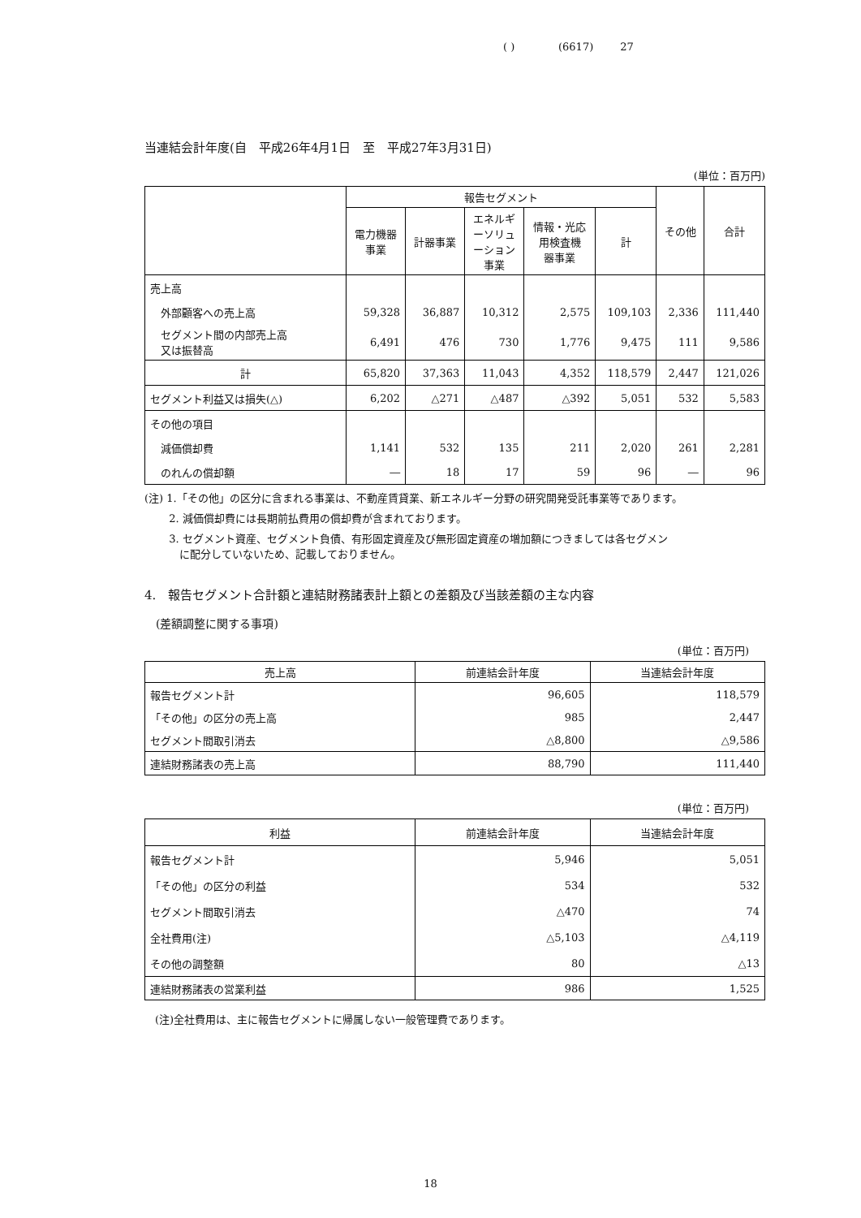( ) (6617) 27
当連結会計年度(自　平成26年4月1日　至　平成27年3月31日)
(単位：百万円)
| | 報告セグメント | | | | | その他 | 合計 |
| --- | --- | --- | --- | --- | --- | --- | --- |
| | 電力機器 事業 | 計器事業 | エネルギ ーソリュ ーション 事業 | 情報・光応 用検査機 器事業 | 計 | | |
| 売上高 | | | | | | | |
| 外部顧客への売上高 | 59,328 | 36,887 | 10,312 | 2,575 | 109,103 | 2,336 | 111,440 |
| セグメント間の内部売上高 又は振替高 | 6,491 | 476 | 730 | 1,776 | 9,475 | 111 | 9,586 |
| 計 | 65,820 | 37,363 | 11,043 | 4,352 | 118,579 | 2,447 | 121,026 |
| セグメント利益又は損失(△) | 6,202 | △271 | △487 | △392 | 5,051 | 532 | 5,583 |
| その他の項目 | | | | | | | |
| 減価償却費 | 1,141 | 532 | 135 | 211 | 2,020 | 261 | 2,281 |
| のれんの償却額 | ― | 18 | 17 | 59 | 96 | ― | 96 |
(注) 1.「その他」の区分に含まれる事業は、不動産賃貸業、新エネルギー分野の研究開発受託事業等であります。
　　 2. 減価償却費には長期前払費用の償却費が含まれております。
　　 3. セグメント資産、セグメント負債、有形固定資産及び無形固定資産の増加額につきましては各セグメン
　　　 に配分していないため、記載しておりません。
4.　報告セグメント合計額と連結財務諸表計上額との差額及び当該差額の主な内容
　(差額調整に関する事項)
(単位：百万円)
| 売上高 | 前連結会計年度 | 当連結会計年度 |
| --- | --- | --- |
| 報告セグメント計 | 96,605 | 118,579 |
| 「その他」の区分の売上高 | 985 | 2,447 |
| セグメント間取引消去 | △8,800 | △9,586 |
| 連結財務諸表の売上高 | 88,790 | 111,440 |
(単位：百万円)
| 利益 | 前連結会計年度 | 当連結会計年度 |
| --- | --- | --- |
| 報告セグメント計 | 5,946 | 5,051 |
| 「その他」の区分の利益 | 534 | 532 |
| セグメント間取引消去 | △470 | 74 |
| 全社費用(注) | △5,103 | △4,119 |
| その他の調整額 | 80 | △13 |
| 連結財務諸表の営業利益 | 986 | 1,525 |
　(注)全社費用は、主に報告セグメントに帰属しない一般管理費であります。
18